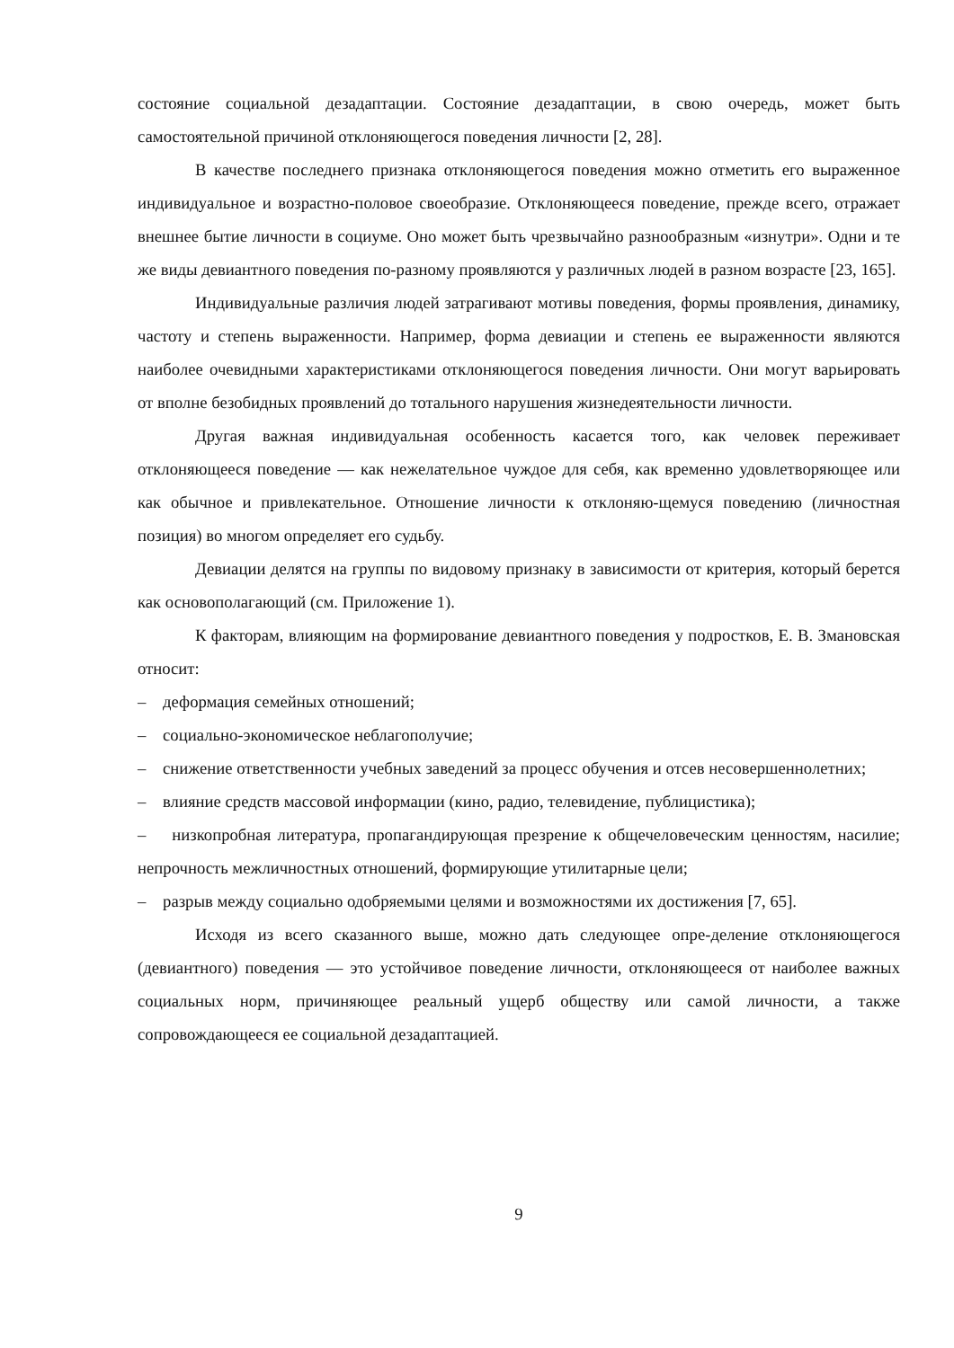состояние социальной дезадаптации. Состояние дезадаптации, в свою очередь, может быть самостоятельной причиной отклоняющегося поведения личности [2, 28].
В качестве последнего признака отклоняющегося поведения можно отметить его выраженное индивидуальное и возрастно-половое своеобразие. Отклоняющееся поведение, прежде всего, отражает внешнее бытие личности в социуме. Оно может быть чрезвычайно разнообразным «изнутри». Одни и те же виды девиантного поведения по-разному проявляются у различных людей в разном возрасте [23, 165].
Индивидуальные различия людей затрагивают мотивы поведения, формы проявления, динамику, частоту и степень выраженности. Например, форма девиации и степень ее выраженности являются наиболее очевидными характеристиками отклоняющегося поведения личности. Они могут варьировать от вполне безобидных проявлений до тотального нарушения жизнедеятельности личности.
Другая важная индивидуальная особенность касается того, как человек переживает отклоняющееся поведение — как нежелательное чуждое для себя, как временно удовлетворяющее или как обычное и привлекательное. Отношение личности к отклоняю-щемуся поведению (личностная позиция) во многом определяет его судьбу.
Девиации делятся на группы по видовому признаку в зависимости от критерия, который берется как основополагающий (см. Приложение 1).
К факторам, влияющим на формирование девиантного поведения у подростков, Е. В. Змановская относит:
– деформация семейных отношений;
– социально-экономическое неблагополучие;
– снижение ответственности учебных заведений за процесс обучения и отсев несовершеннолетних;
– влияние средств массовой информации (кино, радио, телевидение, публицистика);
– низкопробная литература, пропагандирующая презрение к общечеловеческим ценностям, насилие; непрочность межличностных отношений, формирующие утилитарные цели;
– разрыв между социально одобряемыми целями и возможностями их достижения [7, 65].
Исходя из всего сказанного выше, можно дать следующее опре-деление отклоняющегося (девиантного) поведения — это устойчивое поведение личности, отклоняющееся от наиболее важных социальных норм, причиняющее реальный ущерб обществу или самой личности, а также сопровождающееся ее социальной дезадаптацией.
9